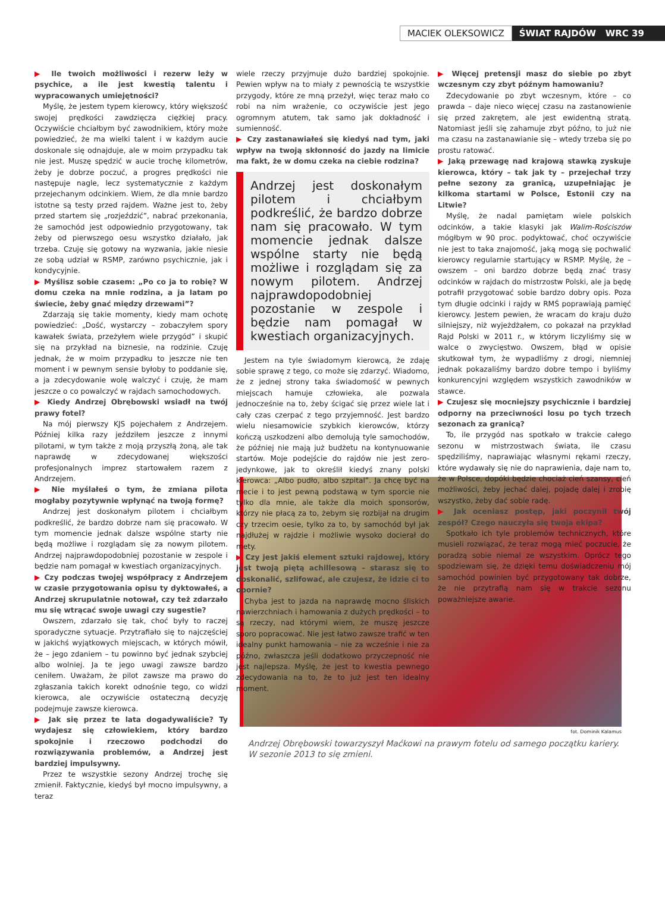MACIEK OLEKSOWICZ ŚWIAT RAJDÓW WRC 39
▶ Ile twoich możliwości i rezerw leży w psychice, a ile jest kwestią talentu i wypracowanych umiejętności?
Myślę, że jestem typem kierowcy, który większość swojej prędkości zawdzięcza ciężkiej pracy. Oczywiście chciałbym być zawodnikiem, który może powiedzieć, że ma wielki talent i w każdym aucie doskonale się odnajduje, ale w moim przypadku tak nie jest. Muszę spędzić w aucie trochę kilometrów, żeby je dobrze poczuć, a progres prędkości nie następuje nagle, lecz systematycznie z każdym przejechanym odcinkiem. Wiem, że dla mnie bardzo istotne są testy przed rajdem. Ważne jest to, żeby przed startem się „rozjeździć”, nabrać przekonania, że samochód jest odpowiednio przygotowany, tak żeby od pierwszego oesu wszystko działało, jak trzeba. Czuję się gotowy na wyzwania, jakie niesie ze sobą udział w RSMP, zarówno psychicznie, jak i kondycyjnie.
▶ Myślisz sobie czasem: „Po co ja to robię? W domu czeka na mnie rodzina, a ja latam po świecie, żeby gnać między drzewami”?
Zdarzają się takie momenty, kiedy mam ochotę powiedzieć: „Dość, wystarczy – zobaczyłem spory kawałek świata, przeżyłem wiele przygód” i skupić się na przykład na biznesie, na rodzinie. Czuję jednak, że w moim przypadku to jeszcze nie ten moment i w pewnym sensie byłoby to poddanie się, a ja zdecydowanie wolę walczyć i czuję, że mam jeszcze o co powalczyć w rajdach samochodowych.
▶ Kiedy Andrzej Obrębowski wsiadł na twój prawy fotel?
Na mój pierwszy KJS pojechałem z Andrzejem. Później kilka razy jeździłem jeszcze z innymi pilotami, w tym także z moją przyszłą żoną, ale tak naprawdę w zdecydowanej większości profesjonalnych imprez startowałem razem z Andrzejem.
▶ Nie myślałeś o tym, że zmiana pilota mogłaby pozytywnie wpłynąć na twoją formę?
Andrzej jest doskonałym pilotem i chciałbym podkreślić, że bardzo dobrze nam się pracowało. W tym momencie jednak dalsze wspólne starty nie będą możliwe i rozglądam się za nowym pilotem. Andrzej najprawdopodobniej pozostanie w zespole i będzie nam pomagał w kwestiach organizacyjnych.
▶ Czy podczas twojej współpracy z Andrzejem w czasie przygotowania opisu ty dyktowałeś, a Andrzej skrupulatnie notował, czy też zdarzało mu się wtrącać swoje uwagi czy sugestie?
Owszem, zdarzało się tak, choć były to raczej sporadyczne sytuacje. Przytrafiało się to najczęściej w jakichś wyjątkowych miejscach, w których mówił, że – jego zdaniem – tu powinno być jednak szybciej albo wolniej. Ja te jego uwagi zawsze bardzo ceniłem. Uważam, że pilot zawsze ma prawo do zgłaszania takich korekt odnośnie tego, co widzi kierowca, ale oczywiście ostateczną decyzję podejmuje zawsze kierowca.
▶ Jak się przez te lata dogadywaliście? Ty wydajesz się człowiekiem, który bardzo spokojnie i rzeczowo podchodzi do rozwiązywania problemów, a Andrzej jest bardziej impulsywny.
Przez te wszystkie sezony Andrzej trochę się zmienił. Faktycznie, kiedyś był mocno impulsywny, a teraz
wiele rzeczy przyjmuje dużo bardziej spokojnie. Pewien wpływ na to miały z pewnością te wszystkie przygody, które ze mną przeżył, więc teraz mało co robi na nim wrażenie, co oczywiście jest jego ogromnym atutem, tak samo jak dokładność i sumienność.
▶ Czy zastanawiałeś się kiedyś nad tym, jaki wpływ na twoją skłonność do jazdy na limicie ma fakt, że w domu czeka na ciebie rodzina?
Andrzej jest doskonałym pilotem i chciałbym podkreślić, że bardzo dobrze nam się pracowało. W tym momencie jednak dalsze wspólne starty nie będą możliwe i rozglądam się za nowym pilotem. Andrzej najprawdopodobniej pozostanie w zespole i będzie nam pomagał w kwestiach organizacyjnych.
Jestem na tyle świadomym kierowcą, że zdaję sobie sprawę z tego, co może się zdarzyć. Wiadomo, że z jednej strony taka świadomość w pewnych miejscach hamuje człowieka, ale pozwala jednocześnie na to, żeby ścigać się przez wiele lat i cały czas czerpać z tego przyjemność. Jest bardzo wielu niesamowicie szybkich kierowców, którzy kończą uszkodzeni albo demolują tyle samochodów, że później nie mają już budżetu na kontynuowanie startów. Moje podejście do rajdów nie jest zero-jedynkowe, jak to określił kiedyś znany polski kierowca: „Albo pudło, albo szpital”. Ja chcę być na mecie i to jest pewną podstawą w tym sporcie nie tylko dla mnie, ale także dla moich sponsorów, którzy nie płacą za to, żebym się rozbijał na drugim czy trzecim oesie, tylko za to, by samochód był jak najdłużej w rajdzie i możliwie wysoko docierał do mety.
▶ Czy jest jakiś element sztuki rajdowej, który jest twoją piętą achillesową – starasz się to doskonalić, szlifować, ale czujesz, że idzie ci to opornie?
Chyba jest to jazda na naprawdę mocno śliskich nawierzchniach i hamowania z dużych prędkości – to są rzeczy, nad którymi wiem, że muszę jeszcze sporo popracować. Nie jest łatwo zawsze trafić w ten idealny punkt hamowania – nie za wcześnie i nie za późno, zwłaszcza jeśli dodatkowo przyczepność nie jest najlepsza. Myślę, że jest to kwestia pewnego zdecydowania na to, że to już jest ten idealny moment.
▶ Więcej pretensji masz do siebie po zbyt wczesnym czy zbyt późnym hamowaniu?
Zdecydowanie po zbyt wczesnym, które – co prawda – daje nieco więcej czasu na zastanowienie się przed zakrętem, ale jest ewidentną stratą. Natomiast jeśli się zahamuje zbyt późno, to już nie ma czasu na zastanawianie się – wtedy trzeba się po prostu ratować.
▶ Jaką przewagę nad krajową stawką zyskuje kierowca, który – tak jak ty – przejechał trzy pełne sezony za granicą, uzupełniając je kilkoma startami w Polsce, Estonii czy na Litwie?
Myślę, że nadal pamiętam wiele polskich odcinków, a takie klasyki jak Walim-Rościszów mógłbym w 90 proc. podyktować, choć oczywiście nie jest to taka znajomość, jaką mogą się pochwalić kierowcy regularnie startujący w RSMP. Myślę, że – owszem – oni bardzo dobrze będą znać trasy odcinków w rajdach do mistrzostw Polski, ale ja będę potrafił przygotować sobie bardzo dobry opis. Poza tym długie odcinki i rajdy w RMŚ poprawiają pamięć kierowcy. Jestem pewien, że wracam do kraju dużo silniejszy, niż wyjeżdżałem, co pokazał na przykład Rajd Polski w 2011 r., w którym liczyliśmy się w walce o zwycięstwo. Owszem, błąd w opisie skutkował tym, że wypadliśmy z drogi, niemniej jednak pokazaliśmy bardzo dobre tempo i byliśmy konkurencyjni względem wszystkich zawodników w stawce.
▶ Czujesz się mocniejszy psychicznie i bardziej odporny na przeciwności losu po tych trzech sezonach za granicą?
To, ile przygód nas spotkało w trakcie całego sezonu w mistrzostwach świata, ile czasu spędziliśmy, naprawiając własnymi rękami rzeczy, które wydawały się nie do naprawienia, daje nam to, że w Polsce, dopóki będzie chociaż cień szansy, cień możliwości, żeby jechać dalej, pojadę dalej i zrobię wszystko, żeby dać sobie radę.
▶ Jak oceniasz postęp, jaki poczynił twój zespół? Czego nauczyła się twoja ekipa?
Spotkało ich tyle problemów technicznych, które musieli rozwiązać, że teraz mogą mieć poczucie, że poradzą sobie niemal ze wszystkim. Oprócz tego spodziewam się, że dzięki temu doświadczeniu mój samochód powinien być przygotowany tak dobrze, że nie przytrafią nam się w trakcie sezonu poważniejsze awarie.
fot. Dominik Kalamus
Andrzej Obrębowski towarzyszył Maćkowi na prawym fotelu od samego początku kariery. W sezonie 2013 to się zmieni.